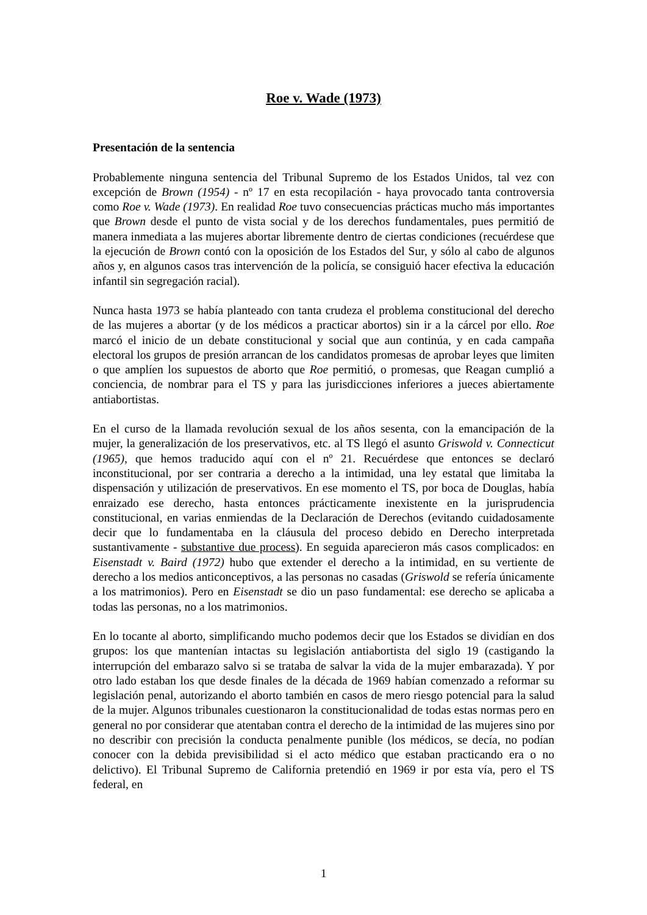Roe v. Wade (1973)
Presentación de la sentencia
Probablemente ninguna sentencia del Tribunal Supremo de los Estados Unidos, tal vez con excepción de Brown (1954) - nº 17 en esta recopilación - haya provocado tanta controversia como Roe v. Wade (1973). En realidad Roe tuvo consecuencias prácticas mucho más importantes que Brown desde el punto de vista social y de los derechos fundamentales, pues permitió de manera inmediata a las mujeres abortar libremente dentro de ciertas condiciones (recuérdese que la ejecución de Brown contó con la oposición de los Estados del Sur, y sólo al cabo de algunos años y, en algunos casos tras intervención de la policía, se consiguió hacer efectiva la educación infantil sin segregación racial).
Nunca hasta 1973 se había planteado con tanta crudeza el problema constitucional del derecho de las mujeres a abortar (y de los médicos a practicar abortos) sin ir a la cárcel por ello. Roe marcó el inicio de un debate constitucional y social que aun continúa, y en cada campaña electoral los grupos de presión arrancan de los candidatos promesas de aprobar leyes que limiten o que amplíen los supuestos de aborto que Roe permitió, o promesas, que Reagan cumplió a conciencia, de nombrar para el TS y para las jurisdicciones inferiores a jueces abiertamente antiabortistas.
En el curso de la llamada revolución sexual de los años sesenta, con la emancipación de la mujer, la generalización de los preservativos, etc. al TS llegó el asunto Griswold v. Connecticut (1965), que hemos traducido aquí con el nº 21. Recuérdese que entonces se declaró inconstitucional, por ser contraria a derecho a la intimidad, una ley estatal que limitaba la dispensación y utilización de preservativos. En ese momento el TS, por boca de Douglas, había enraizado ese derecho, hasta entonces prácticamente inexistente en la jurisprudencia constitucional, en varias enmiendas de la Declaración de Derechos (evitando cuidadosamente decir que lo fundamentaba en la cláusula del proceso debido en Derecho interpretada sustantivamente - substantive due process). En seguida aparecieron más casos complicados: en Eisenstadt v. Baird (1972) hubo que extender el derecho a la intimidad, en su vertiente de derecho a los medios anticonceptivos, a las personas no casadas (Griswold se refería únicamente a los matrimonios). Pero en Eisenstadt se dio un paso fundamental: ese derecho se aplicaba a todas las personas, no a los matrimonios.
En lo tocante al aborto, simplificando mucho podemos decir que los Estados se dividían en dos grupos: los que mantenían intactas su legislación antiabortista del siglo 19 (castigando la interrupción del embarazo salvo si se trataba de salvar la vida de la mujer embarazada). Y por otro lado estaban los que desde finales de la década de 1969 habían comenzado a reformar su legislación penal, autorizando el aborto también en casos de mero riesgo potencial para la salud de la mujer. Algunos tribunales cuestionaron la constitucionalidad de todas estas normas pero en general no por considerar que atentaban contra el derecho de la intimidad de las mujeres sino por no describir con precisión la conducta penalmente punible (los médicos, se decía, no podían conocer con la debida previsibilidad si el acto médico que estaban practicando era o no delictivo). El Tribunal Supremo de California pretendió en 1969 ir por esta vía, pero el TS federal, en
1